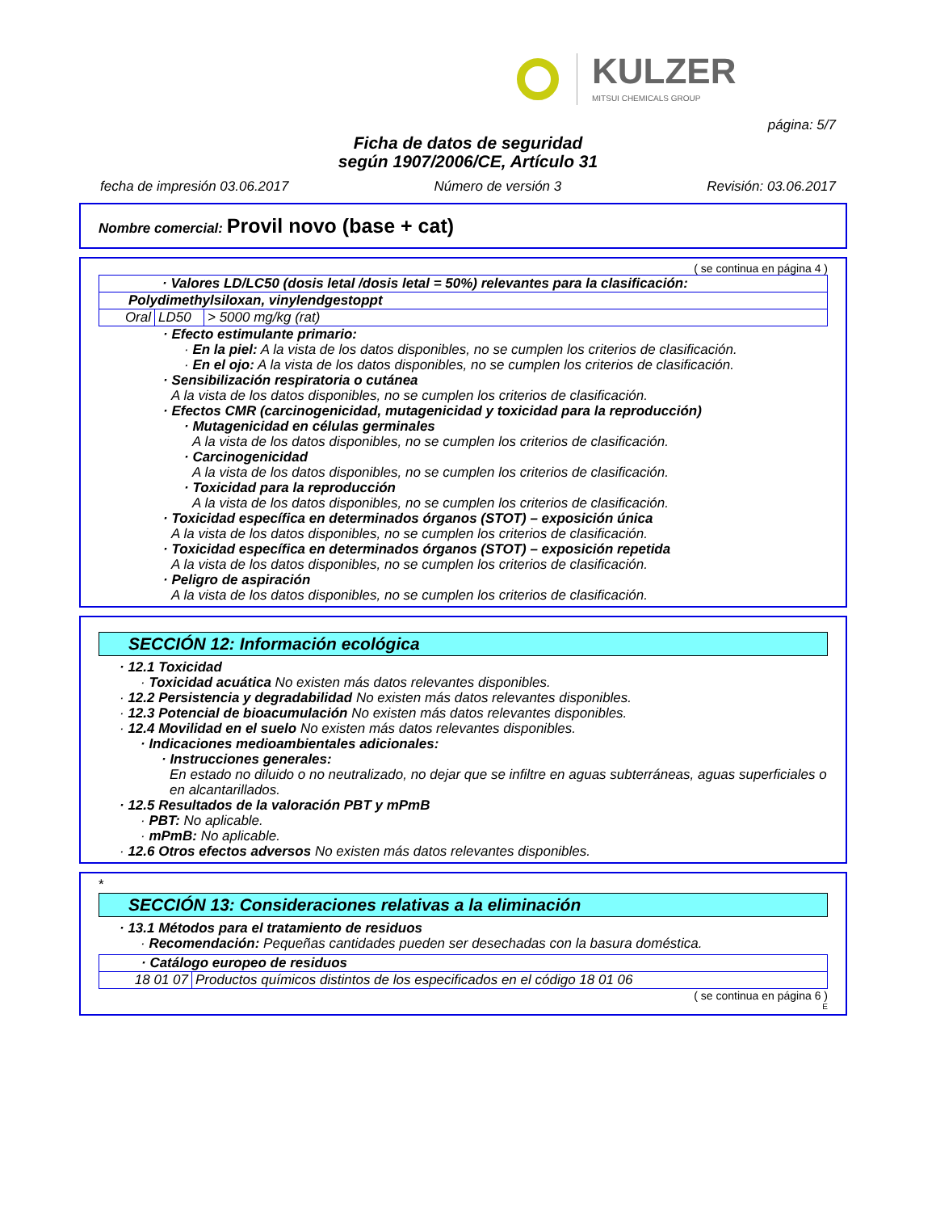KULZER
MITSUI CHEMICALS GROUP
página: 5/7
Ficha de datos de seguridad
según 1907/2006/CE, Artículo 31
fecha de impresión 03.06.2017 Número de versión 3 Revisión: 03.06.2017
Nombre comercial: Provil novo (base + cat)
( se continua en página 4 )
| · Valores LD/LC50 (dosis letal /dosis letal = 50%) relevantes para la clasificación: | | |
| Polydimethylsiloxan, vinylendgestoppt | | |
| Oral | LD50 | > 5000 mg/kg (rat) |
· Efecto estimulante primario:
· En la piel: A la vista de los datos disponibles, no se cumplen los criterios de clasificación.
· En el ojo: A la vista de los datos disponibles, no se cumplen los criterios de clasificación.
· Sensibilización respiratoria o cutánea
A la vista de los datos disponibles, no se cumplen los criterios de clasificación.
· Efectos CMR (carcinogenicidad, mutagenicidad y toxicidad para la reproducción)
· Mutagenicidad en células germinales
A la vista de los datos disponibles, no se cumplen los criterios de clasificación.
· Carcinogenicidad
A la vista de los datos disponibles, no se cumplen los criterios de clasificación.
· Toxicidad para la reproducción
A la vista de los datos disponibles, no se cumplen los criterios de clasificación.
· Toxicidad específica en determinados órganos (STOT) – exposición única
A la vista de los datos disponibles, no se cumplen los criterios de clasificación.
· Toxicidad específica en determinados órganos (STOT) – exposición repetida
A la vista de los datos disponibles, no se cumplen los criterios de clasificación.
· Peligro de aspiración
A la vista de los datos disponibles, no se cumplen los criterios de clasificación.
SECCIÓN 12: Información ecológica
· 12.1 Toxicidad
· Toxicidad acuática No existen más datos relevantes disponibles.
· 12.2 Persistencia y degradabilidad No existen más datos relevantes disponibles.
· 12.3 Potencial de bioacumulación No existen más datos relevantes disponibles.
· 12.4 Movilidad en el suelo No existen más datos relevantes disponibles.
· Indicaciones medioambientales adicionales:
· Instrucciones generales:
En estado no diluido o no neutralizado, no dejar que se infiltre en aguas subterráneas, aguas superficiales o en alcantarillados.
· 12.5 Resultados de la valoración PBT y mPmB
· PBT: No aplicable.
· mPmB: No aplicable.
· 12.6 Otros efectos adversos No existen más datos relevantes disponibles.
*
SECCIÓN 13: Consideraciones relativas a la eliminación
· 13.1 Métodos para el tratamiento de residuos
· Recomendación: Pequeñas cantidades pueden ser desechadas con la basura doméstica.
| · Catálogo europeo de residuos | |
| 18 01 07 | Productos químicos distintos de los especificados en el código 18 01 06 |
( se continua en página 6 )
E